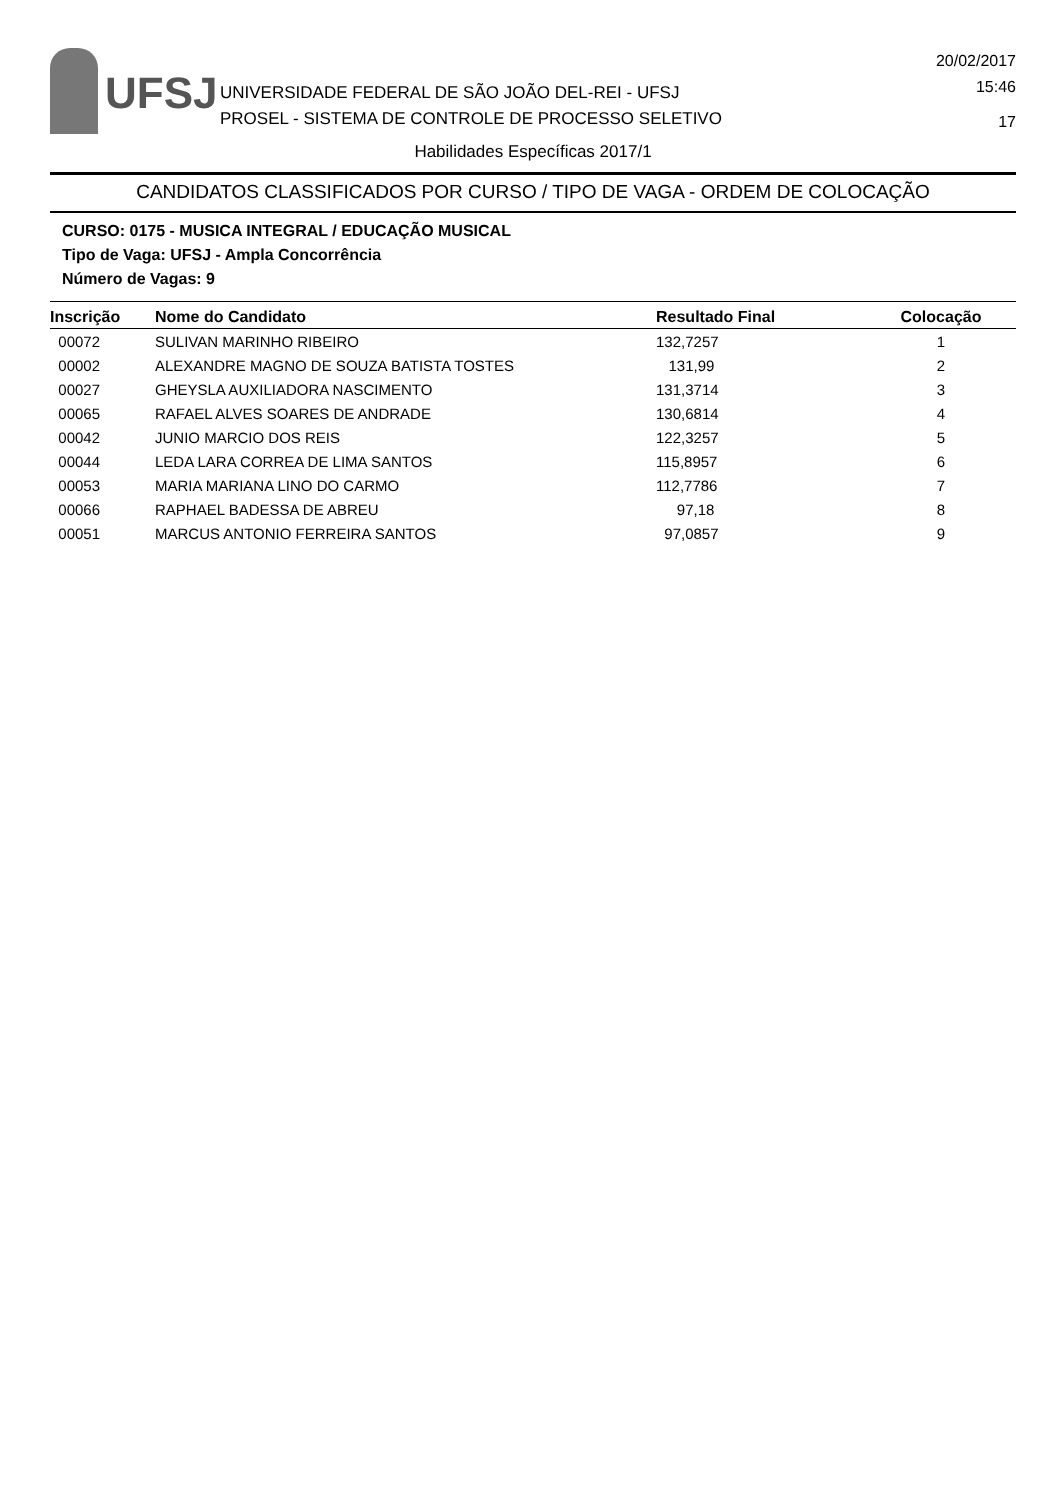UFSJ
UNIVERSIDADE FEDERAL DE SÃO JOÃO DEL-REI - UFSJ
PROSEL - SISTEMA DE CONTROLE DE PROCESSO SELETIVO
20/02/2017
15:46
17
Habilidades Específicas 2017/1
CANDIDATOS CLASSIFICADOS POR CURSO / TIPO DE VAGA - ORDEM DE COLOCAÇÃO
CURSO: 0175 - MUSICA INTEGRAL / EDUCAÇÃO MUSICAL
Tipo de Vaga: UFSJ - Ampla Concorrência
Número de Vagas: 9
| Inscrição | Nome do Candidato | Resultado Final | Colocação |
| --- | --- | --- | --- |
| 00072 | SULIVAN MARINHO RIBEIRO | 132,7257 | 1 |
| 00002 | ALEXANDRE MAGNO DE SOUZA BATISTA TOSTES | 131,99 | 2 |
| 00027 | GHEYSLA AUXILIADORA NASCIMENTO | 131,3714 | 3 |
| 00065 | RAFAEL ALVES SOARES DE ANDRADE | 130,6814 | 4 |
| 00042 | JUNIO MARCIO DOS REIS | 122,3257 | 5 |
| 00044 | LEDA LARA CORREA DE LIMA SANTOS | 115,8957 | 6 |
| 00053 | MARIA MARIANA LINO DO CARMO | 112,7786 | 7 |
| 00066 | RAPHAEL BADESSA DE ABREU | 97,18 | 8 |
| 00051 | MARCUS ANTONIO FERREIRA SANTOS | 97,0857 | 9 |